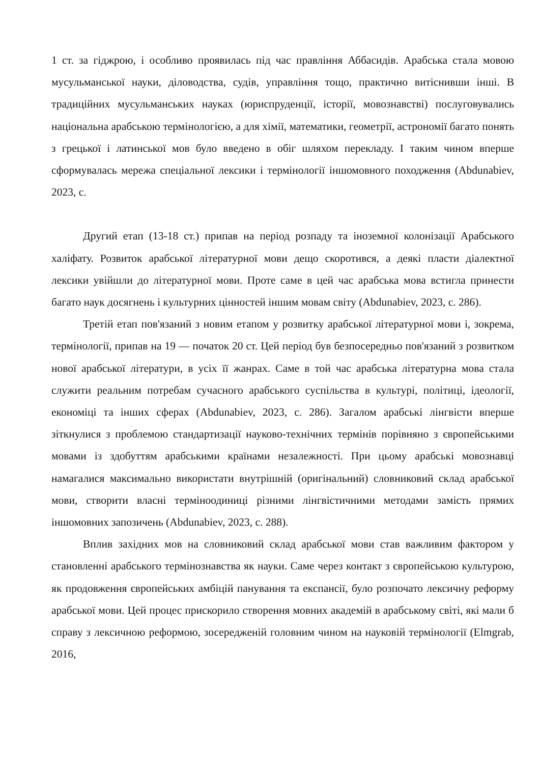1 ст. за гіджрою, і особливо проявилась під час правління Аббасидів. Арабська стала мовою мусульманської науки, діловодства, судів, управління тощо, практично витіснивши інші. В традиційних мусульманських науках (юриспруденції, історії, мовознавстві) послуговувались національна арабською термінологією, а для хімії, математики, геометрії, астрономії багато понять з грецької і латинської мов було введено в обіг шляхом перекладу. І таким чином вперше сформувалась мережа спеціальної лексики і термінології іншомовного походження (Abdunabiev, 2023, с.
Другий етап (13-18 ст.) припав на період розпаду та іноземної колонізації Арабського халіфату. Розвиток арабської літературної мови дещо скоротився, а деякі пласти діалектної лексики увійшли до літературної мови. Проте саме в цей час арабська мова встигла принести багато наук досягнень і культурних цінностей іншим мовам світу (Abdunabiev, 2023, с. 286).
Третій етап пов'язаний з новим етапом у розвитку арабської літературної мови і, зокрема, термінології, припав на 19 — початок 20 ст. Цей період був безпосередньо пов'язаний з розвитком нової арабської літератури, в усіх її жанрах. Саме в той час арабська літературна мова стала служити реальним потребам сучасного арабського суспільства в культурі, політиці, ідеології, економіці та інших сферах (Abdunabiev, 2023, с. 286). Загалом арабські лінгвісти вперше зіткнулися з проблемою стандартизації науково-технічних термінів порівняно з європейськими мовами із здобуттям арабськими країнами незалежності. При цьому арабські мовознавці намагалися максимально використати внутрішній (оригінальний) словниковий склад арабської мови, створити власні терміноодиниці різними лінгвістичними методами замість прямих іншомовних запозичень (Abdunabiev, 2023, с. 288).
Вплив західних мов на словниковий склад арабської мови став важливим фактором у становленні арабського термінознавства як науки. Саме через контакт з європейською культурою, як продовження європейських амбіцій панування та експансії, було розпочато лексичну реформу арабської мови. Цей процес прискорило створення мовних академій в арабському світі, які мали б справу з лексичною реформою, зосередженій головним чином на науковій термінології (Elmgrab, 2016,